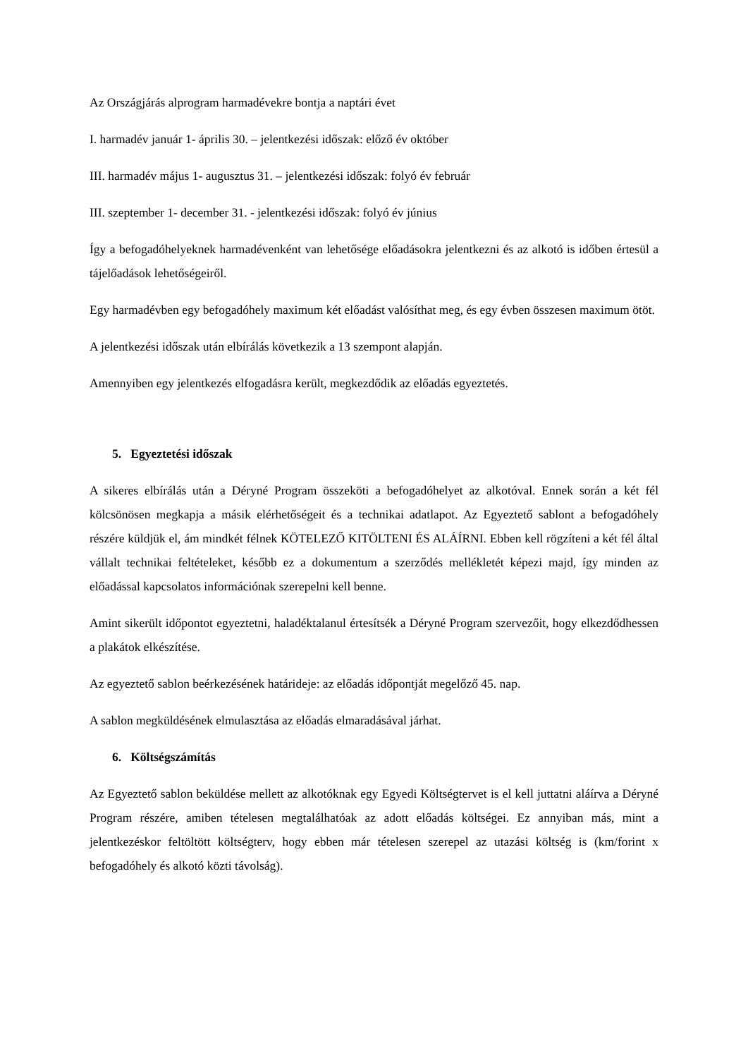Az Országjárás alprogram harmadévekre bontja a naptári évet
I. harmadév január 1- április 30. – jelentkezési időszak: előző év október
III. harmadév május 1- augusztus 31. – jelentkezési időszak: folyó év február
III. szeptember 1- december 31. - jelentkezési időszak: folyó év június
Így a befogadóhelyeknek harmadévenként van lehetősége előadásokra jelentkezni és az alkotó is időben értesül a tájelőadások lehetőségeiről.
Egy harmadévben egy befogadóhely maximum két előadást valósíthat meg, és egy évben összesen maximum ötöt.
A jelentkezési időszak után elbírálás következik a 13 szempont alapján.
Amennyiben egy jelentkezés elfogadásra került, megkezdődik az előadás egyeztetés.
5. Egyeztetési időszak
A sikeres elbírálás után a Déryné Program összeköti a befogadóhelyet az alkotóval. Ennek során a két fél kölcsönösen megkapja a másik elérhetőségeit és a technikai adatlapot. Az Egyeztető sablont a befogadóhely részére küldjük el, ám mindkét félnek KÖTELEZŐ KITÖLTENI ÉS ALÁÍRNI. Ebben kell rögzíteni a két fél által vállalt technikai feltételeket, később ez a dokumentum a szerződés mellékletét képezi majd, így minden az előadással kapcsolatos információnak szerepelni kell benne.
Amint sikerült időpontot egyeztetni, haladéktalanul értesítsék a Déryné Program szervezőit, hogy elkezdődhessen a plakátok elkészítése.
Az egyeztető sablon beérkezésének határideje: az előadás időpontját megelőző 45. nap.
A sablon megküldésének elmulasztása az előadás elmaradásával járhat.
6. Költségszámítás
Az Egyeztető sablon beküldése mellett az alkotóknak egy Egyedi Költségtervet is el kell juttatni aláírva a Déryné Program részére, amiben tételesen megtalálhatóak az adott előadás költségei. Ez annyiban más, mint a jelentkezéskor feltöltött költségterv, hogy ebben már tételesen szerepel az utazási költség is (km/forint x befogadóhely és alkotó közti távolság).